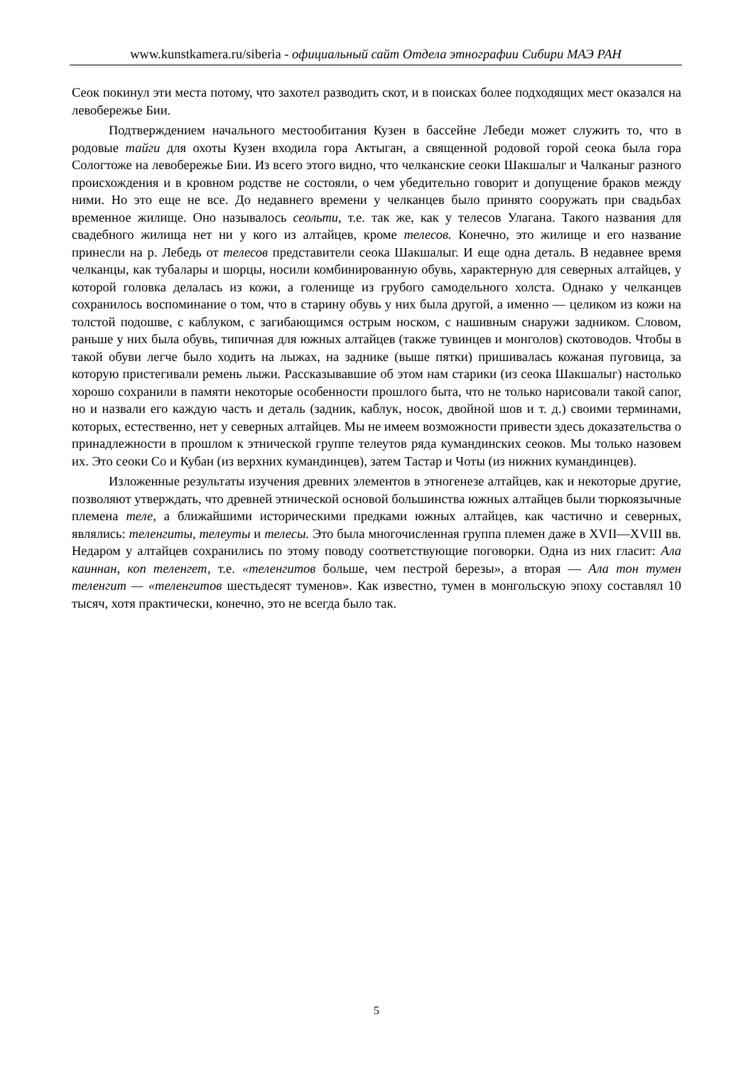www.kunstkamera.ru/siberia - официальный сайт Отдела этнографии Сибири МАЭ РАН
Сеок покинул эти места потому, что захотел разводить скот, и в поисках более подходящих мест оказался на левобережье Бии.
Подтверждением начального местообитания Кузен в бассейне Лебеди может служить то, что в родовые тайги для охоты Кузен входила гора Актыган, а священной родовой горой сеока была гора Сологтоже на левобережье Бии. Из всего этого видно, что челканские сеоки Шакшалыг и Чалканыг разного происхождения и в кровном родстве не состояли, о чем убедительно говорит и допущение браков между ними. Но это еще не все. До недавнего времени у челканцев было принято сооружать при свадьбах временное жилище. Оно называлось сеольти, т.е. так же, как у телесов Улагана. Такого названия для свадебного жилища нет ни у кого из алтайцев, кроме телесов. Конечно, это жилище и его название принесли на р. Лебедь от телесов представители сеока Шакшалыг. И еще одна деталь. В недавнее время челканцы, как тубалары и шорцы, носили комбинированную обувь, характерную для северных алтайцев, у которой головка делалась из кожи, а голенище из грубого самодельного холста. Однако у челканцев сохранилось воспоминание о том, что в старину обувь у них была другой, а именно — целиком из кожи на толстой подошве, с каблуком, с загибающимся острым носком, с нашивным снаружи задником. Словом, раньше у них была обувь, типичная для южных алтайцев (также тувинцев и монголов) скотоводов. Чтобы в такой обуви легче было ходить на лыжах, на заднике (выше пятки) пришивалась кожаная пуговица, за которую пристегивали ремень лыжи. Рассказывавшие об этом нам старики (из сеока Шакшалыг) настолько хорошо сохранили в памяти некоторые особенности прошлого быта, что не только нарисовали такой сапог, но и назвали его каждую часть и деталь (задник, каблук, носок, двойной шов и т. д.) своими терминами, которых, естественно, нет у северных алтайцев. Мы не имеем возможности привести здесь доказательства о принадлежности в прошлом к этнической группе телеутов ряда кумандинских сеоков. Мы только назовем их. Это сеоки Со и Кубан (из верхних кумандинцев), затем Тастар и Чоты (из нижних кумандинцев).
Изложенные результаты изучения древних элементов в этногенезе алтайцев, как и некоторые другие, позволяют утверждать, что древней этнической основой большинства южных алтайцев были тюркоязычные племена теле, а ближайшими историческими предками южных алтайцев, как частично и северных, являлись: теленгиты, телеуты и телесы. Это была многочисленная группа племен даже в XVII—XVIII вв. Недаром у алтайцев сохранились по этому поводу соответствующие поговорки. Одна из них гласит: Ала каиннан, коп теленгет, т.е. «теленгитов больше, чем пестрой березы», а вторая — Ала тон тумен теленгит — «теленгитов шестьдесят туменов». Как известно, тумен в монгольскую эпоху составлял 10 тысяч, хотя практически, конечно, это не всегда было так.
5